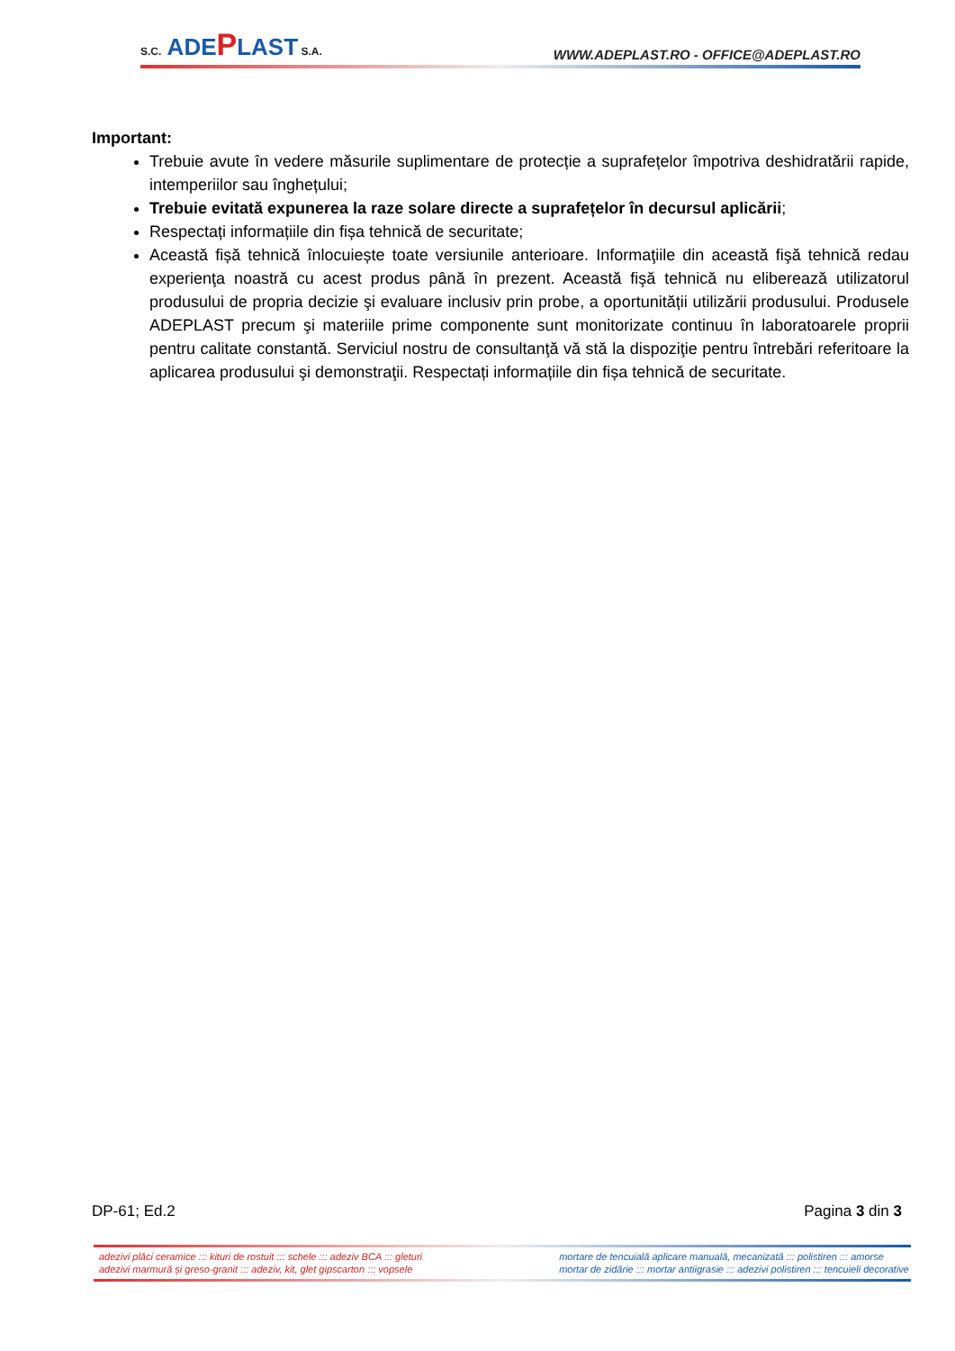S.C. ADEPLAST S.A.
WWW.ADEPLAST.RO - OFFICE@ADEPLAST.RO
Important:
Trebuie avute în vedere măsurile suplimentare de protecție a suprafețelor împotriva deshidratării rapide, intemperiilor sau înghețului;
Trebuie evitată expunerea la raze solare directe a suprafețelor în decursul aplicării;
Respectați informațiile din fișa tehnică de securitate;
Această fișă tehnică înlocuiește toate versiunile anterioare. Informaţiile din această fişă tehnică redau experienţa noastră cu acest produs până în prezent. Această fişă tehnică nu eliberează utilizatorul produsului de propria decizie şi evaluare inclusiv prin probe, a oportunității utilizării produsului. Produsele ADEPLAST precum şi materiile prime componente sunt monitorizate continuu în laboratoarele proprii pentru calitate constantă. Serviciul nostru de consultanţă vă stă la dispoziţie pentru întrebări referitoare la aplicarea produsului şi demonstraţii. Respectați informațiile din fișa tehnică de securitate.
DP-61; Ed.2 Pagina 3 din 3
adezivi plăci ceramice ::: kituri de rostuit ::: schele ::: adeziv BCA ::: gleturi
adezivi marmură și greso-granit ::: adeziv, kit, glet gipscarton ::: vopsele
mortare de tencuială aplicare manuală, mecanizată ::: polistiren ::: amorse
mortar de zidărie ::: mortar antiigrasie ::: adezivi polistiren ::: tencuieli decorative